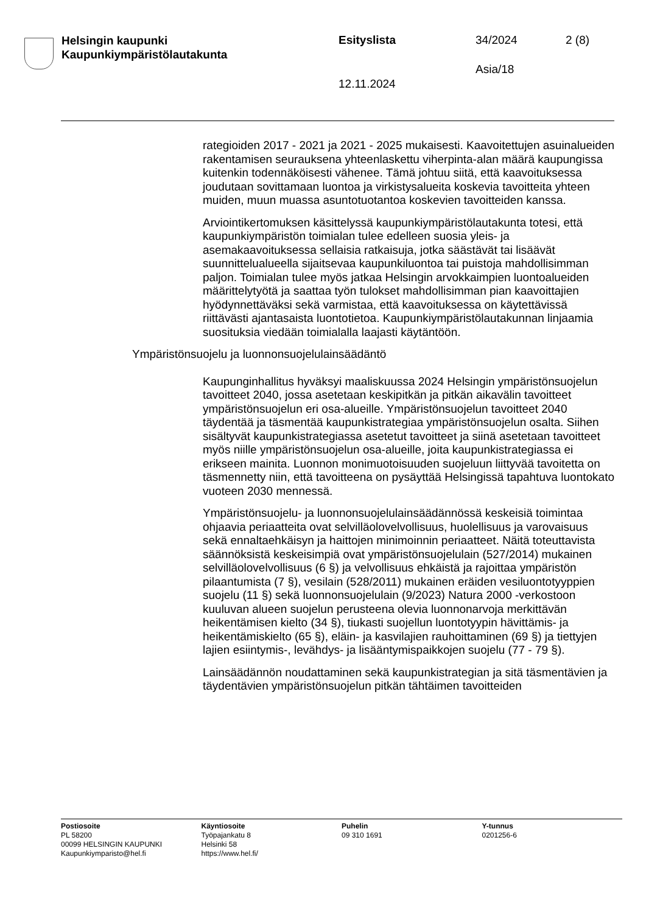Helsingin kaupunki
Kaupunkiympäristölautakunta
Esityslista 34/2024 2 (8)
Asia/18
12.11.2024
rategioiden 2017 - 2021 ja 2021 - 2025 mukaisesti. Kaavoitettujen asuinalueiden rakentamisen seurauksena yhteenlaskettu viherpinta-alan määrä kaupungissa kuitenkin todennäköisesti vähenee. Tämä johtuu siitä, että kaavoituksessa joudutaan sovittamaan luontoa ja virkistysalueita koskevia tavoitteita yhteen muiden, muun muassa asuntotuotantoa koskevien tavoitteiden kanssa.
Arviointikertomuksen käsittelyssä kaupunkiympäristölautakunta totesi, että kaupunkiympäristön toimialan tulee edelleen suosia yleis- ja asemakaavoituksessa sellaisia ratkaisuja, jotka säästävät tai lisäävät suunnittelualueella sijaitsevaa kaupunkiluontoa tai puistoja mahdollisimman paljon. Toimialan tulee myös jatkaa Helsingin arvokkaimpien luontoalueiden määrittelytyötä ja saattaa työn tulokset mahdollisimman pian kaavoittajien hyödynnettäväksi sekä varmistaa, että kaavoituksessa on käytettävissä riittävästi ajantasaista luontotietoa. Kaupunkiympäristölautakunnan linjaamia suosituksia viedään toimialalla laajasti käytäntöön.
Ympäristönsuojelu ja luonnonsuojelulainsäädäntö
Kaupunginhallitus hyväksyi maaliskuussa 2024 Helsingin ympäristönsuojelun tavoitteet 2040, jossa asetetaan keskipitkän ja pitkän aikavälin tavoitteet ympäristönsuojelun eri osa-alueille. Ympäristönsuojelun tavoitteet 2040 täydentää ja täsmentää kaupunkistrategiaa ympäristönsuojelun osalta. Siihen sisältyvät kaupunkistrategiassa asetetut tavoitteet ja siinä asetetaan tavoitteet myös niille ympäristönsuojelun osa-alueille, joita kaupunkistrategiassa ei erikseen mainita. Luonnon monimuotoisuuden suojeluun liittyvää tavoitetta on täsmennetty niin, että tavoitteena on pysäyttää Helsingissä tapahtuva luontokato vuoteen 2030 mennessä.
Ympäristönsuojelu- ja luonnonsuojelulainsäädännössä keskeisiä toimintaa ohjaavia periaatteita ovat selvilläolovelvollisuus, huolellisuus ja varovaisuus sekä ennaltaehkäisyn ja haittojen minimoinnin periaatteet. Näitä toteuttavista säännöksistä keskeisimpiä ovat ympäristönsuojelulain (527/2014) mukainen selvilläolovelvollisuus (6 §) ja velvollisuus ehkäistä ja rajoittaa ympäristön pilaantumista (7 §), vesilain (528/2011) mukainen eräiden vesiluontotyyppien suojelu (11 §) sekä luonnonsuojelulain (9/2023) Natura 2000 -verkostoon kuuluvan alueen suojelun perusteena olevia luonnonarvoja merkittävän heikentämisen kielto (34 §), tiukasti suojellun luontotyypin hävittämis- ja heikentämiskielto (65 §), eläin- ja kasvilajien rauhoittaminen (69 §) ja tiettyjen lajien esiintymis-, levähdys- ja lisääntymispaikkojen suojelu (77 - 79 §).
Lainsäädännön noudattaminen sekä kaupunkistrategian ja sitä täsmentävien ja täydentävien ympäristönsuojelun pitkän tähtäimen tavoitteiden
Postiosoite
PL 58200
00099 HELSINGIN KAUPUNKI
Kaupunkiymparisto@hel.fi
Käyntiosoite
Työpajankatu 8
Helsinki 58
https://www.hel.fi/
Puhelin
09 310 1691
Y-tunnus
0201256-6